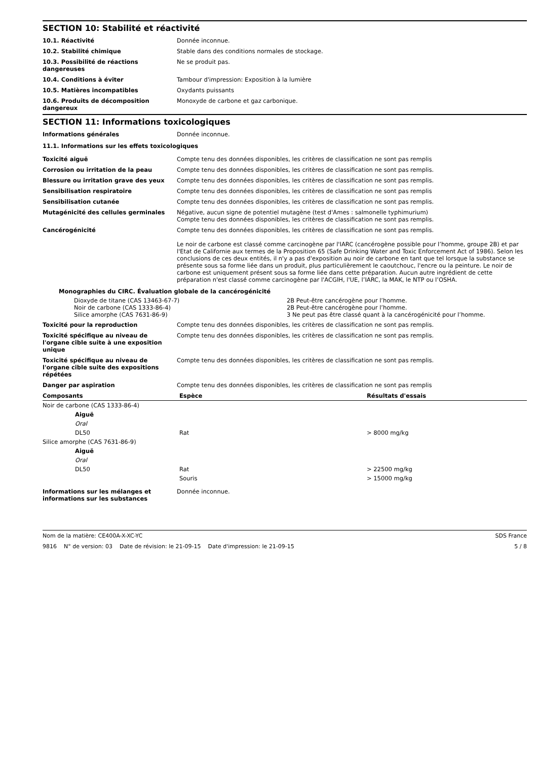SECTION 10: Stabilité et réactivité
| 10.1. Réactivité | Donnée inconnue. |
| 10.2. Stabilité chimique | Stable dans des conditions normales de stockage. |
| 10.3. Possibilité de réactions dangereuses | Ne se produit pas. |
| 10.4. Conditions à éviter | Tambour d'impression: Exposition à la lumière |
| 10.5. Matières incompatibles | Oxydants puissants |
| 10.6. Produits de décomposition dangereux | Monoxyde de carbone et gaz carbonique. |
SECTION 11: Informations toxicologiques
| Informations générales | Donnée inconnue. |
11.1. Informations sur les effets toxicologiques
| Toxicité aiguë | Compte tenu des données disponibles, les critères de classification ne sont pas remplis |
| Corrosion ou irritation de la peau | Compte tenu des données disponibles, les critères de classification ne sont pas remplis. |
| Blessure ou irritation grave des yeux | Compte tenu des données disponibles, les critères de classification ne sont pas remplis. |
| Sensibilisation respiratoire | Compte tenu des données disponibles, les critères de classification ne sont pas remplis |
| Sensibilisation cutanée | Compte tenu des données disponibles, les critères de classification ne sont pas remplis. |
| Mutagénicité des cellules germinales | Négative, aucun signe de potentiel mutagène (test d'Ames : salmonelle typhimurium) Compte tenu des données disponibles, les critères de classification ne sont pas remplis. |
| Cancérogénicité | Compte tenu des données disponibles, les critères de classification ne sont pas remplis. Le noir de carbone est classé comme carcinogène par l'IARC (cancérogène possible pour l’homme, groupe 2B) et par l'Etat de Californie aux termes de la Proposition 65 (Safe Drinking Water and Toxic Enforcement Act of 1986). Selon les conclusions de ces deux entités, il n'y a pas d'exposition au noir de carbone en tant que tel lorsque la substance se présente sous sa forme liée dans un produit, plus particulièrement le caoutchouc, l'encre ou la peinture. Le noir de carbone est uniquement présent sous sa forme liée dans cette préparation. Aucun autre ingrédient de cette préparation n'est classé comme carcinogène par l'ACGIH, l'UE, l’IARC, la MAK, le NTP ou l’OSHA. |
Monographies du CIRC. Évaluation globale de la cancérogénicité
| Dioxyde de titane (CAS 13463-67-7) | 2B Peut-être cancérogène pour l’homme. |
| Noir de carbone (CAS 1333-86-4) | 2B Peut-être cancérogène pour l’homme. |
| Silice amorphe (CAS 7631-86-9) | 3 Ne peut pas être classé quant à la cancérogénicité pour l’homme. |
| Toxicité pour la reproduction | Compte tenu des données disponibles, les critères de classification ne sont pas remplis. |
| Toxicité spécifique au niveau de l'organe cible suite à une exposition unique | Compte tenu des données disponibles, les critères de classification ne sont pas remplis. |
| Toxicité spécifique au niveau de l'organe cible suite des expositions répétées | Compte tenu des données disponibles, les critères de classification ne sont pas remplis. |
| Danger par aspiration | Compte tenu des données disponibles, les critères de classification ne sont pas remplis |
| Composants | Espèce | Résultats d'essais |
| --- | --- | --- |
| Noir de carbone (CAS 1333-86-4) | | |
| Aiguë | | |
| Oral | | |
| DL50 | Rat | > 8000 mg/kg |
| Silice amorphe (CAS 7631-86-9) | | |
| Aiguë | | |
| Oral | | |
| DL50 | Rat | > 22500 mg/kg |
| | Souris | > 15000 mg/kg |
| Informations sur les mélanges et informations sur les substances | Donnée inconnue. |
Nom de la matière: CE400A-X-XC-YC SDS France
9816 N° de version: 03 Date de révision: le 21-09-15 Date d'impression: le 21-09-15 5 / 8